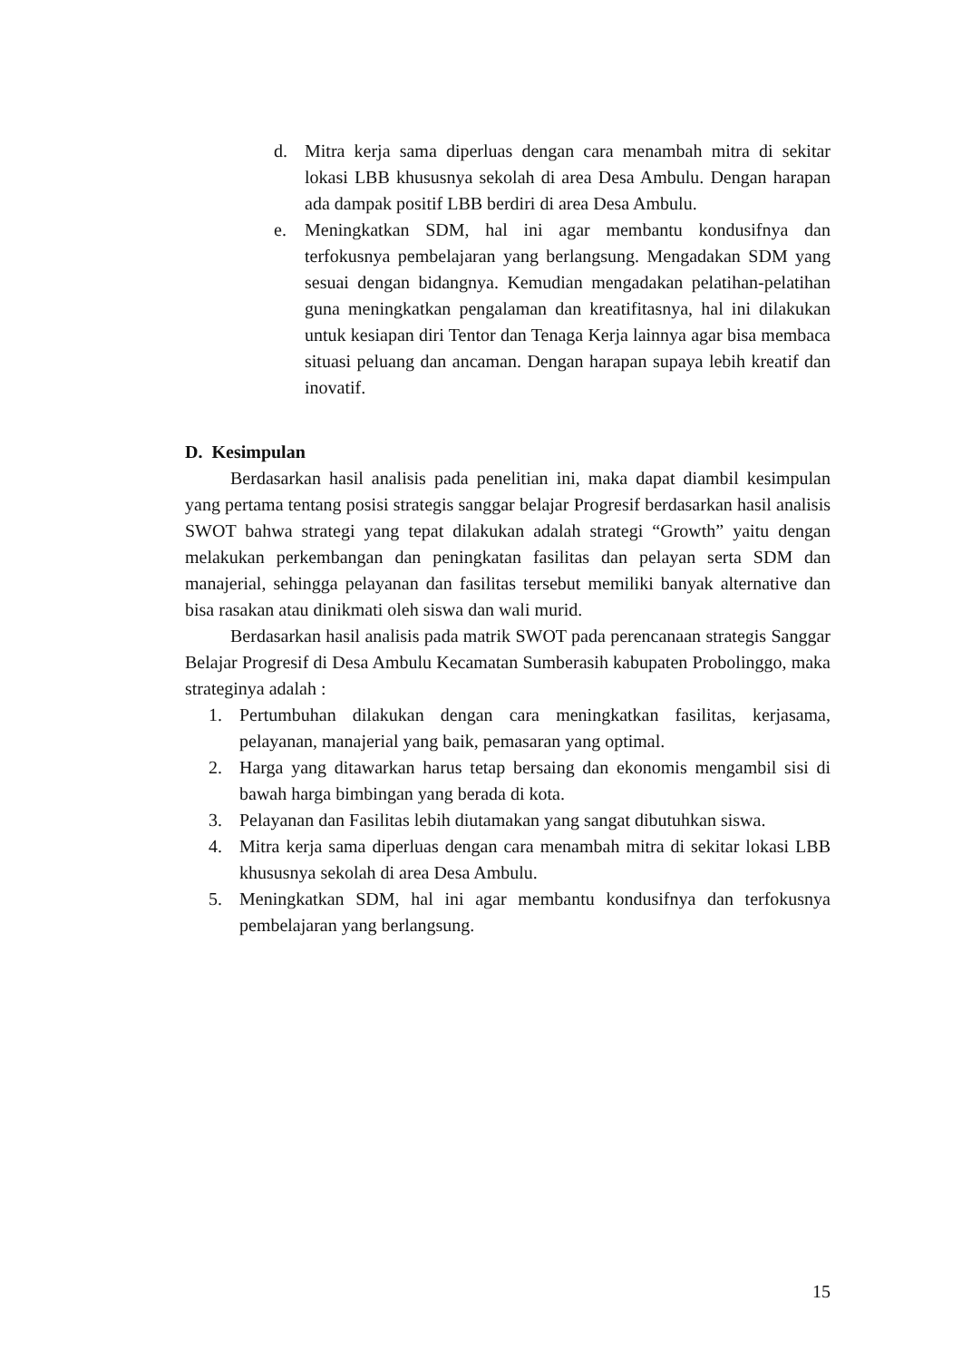d. Mitra kerja sama diperluas dengan cara menambah mitra di sekitar lokasi LBB khususnya sekolah di area Desa Ambulu. Dengan harapan ada dampak positif LBB berdiri di area Desa Ambulu.
e. Meningkatkan SDM, hal ini agar membantu kondusifnya dan terfokusnya pembelajaran yang berlangsung. Mengadakan SDM yang sesuai dengan bidangnya. Kemudian mengadakan pelatihan-pelatihan guna meningkatkan pengalaman dan kreatifitasnya, hal ini dilakukan untuk kesiapan diri Tentor dan Tenaga Kerja lainnya agar bisa membaca situasi peluang dan ancaman. Dengan harapan supaya lebih kreatif dan inovatif.
D. Kesimpulan
Berdasarkan hasil analisis pada penelitian ini, maka dapat diambil kesimpulan yang pertama tentang posisi strategis sanggar belajar Progresif berdasarkan hasil analisis SWOT bahwa strategi yang tepat dilakukan adalah strategi “Growth” yaitu dengan melakukan perkembangan dan peningkatan fasilitas dan pelayan serta SDM dan manajerial, sehingga pelayanan dan fasilitas tersebut memiliki banyak alternative dan bisa rasakan atau dinikmati oleh siswa dan wali murid.
Berdasarkan hasil analisis pada matrik SWOT pada perencanaan strategis Sanggar Belajar Progresif di Desa Ambulu Kecamatan Sumberasih kabupaten Probolinggo, maka strateginya adalah :
1. Pertumbuhan dilakukan dengan cara meningkatkan fasilitas, kerjasama, pelayanan, manajerial yang baik, pemasaran yang optimal.
2. Harga yang ditawarkan harus tetap bersaing dan ekonomis mengambil sisi di bawah harga bimbingan yang berada di kota.
3. Pelayanan dan Fasilitas lebih diutamakan yang sangat dibutuhkan siswa.
4. Mitra kerja sama diperluas dengan cara menambah mitra di sekitar lokasi LBB khususnya sekolah di area Desa Ambulu.
5. Meningkatkan SDM, hal ini agar membantu kondusifnya dan terfokusnya pembelajaran yang berlangsung.
15